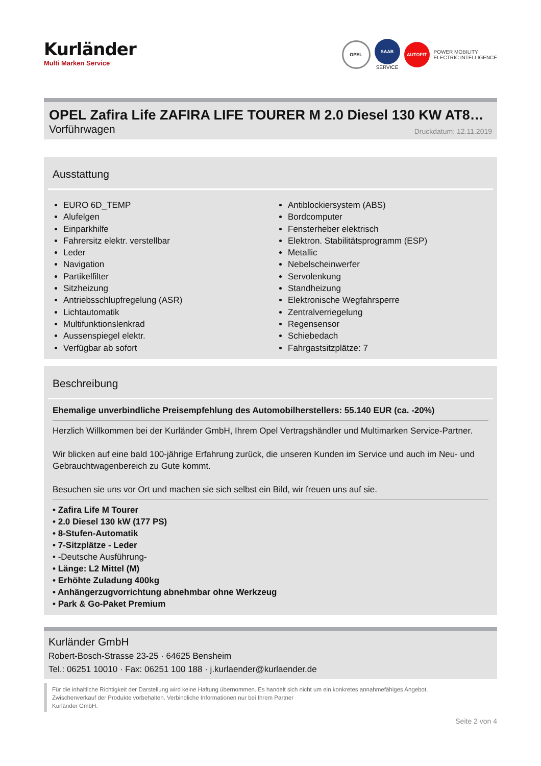Kurländer
Multi Marken Service
OPEL
SAAB
SERVICE
AUTOFIT
POWER MOBILITY
ELECTRIC INTELLIGENCE
OPEL Zafira Life ZAFIRA LIFE TOURER M 2.0 Diesel 130 KW AT8…
Vorführwagen Druckdatum: 12.11.2019
Ausstattung
EURO 6D_TEMP
Alufelgen
Einparkhilfe
Fahrersitz elektr. verstellbar
Leder
Navigation
Partikelfilter
Sitzheizung
Antriebsschlupfregelung (ASR)
Lichtautomatik
Multifunktionslenkrad
Aussenspiegel elektr.
Verfügbar ab sofort
Antiblockiersystem (ABS)
Bordcomputer
Fensterheber elektrisch
Elektron. Stabilitätsprogramm (ESP)
Metallic
Nebelscheinwerfer
Servolenkung
Standheizung
Elektronische Wegfahrsperre
Zentralverriegelung
Regensensor
Schiebedach
Fahrgastsitzplätze: 7
Beschreibung
Ehemalige unverbindliche Preisempfehlung des Automobilherstellers: 55.140 EUR (ca. -20%)
Herzlich Willkommen bei der Kurländer GmbH, Ihrem Opel Vertragshändler und Multimarken Service-Partner.
Wir blicken auf eine bald 100-jährige Erfahrung zurück, die unseren Kunden im Service und auch im Neu- und Gebrauchtwagenbereich zu Gute kommt.
Besuchen sie uns vor Ort und machen sie sich selbst ein Bild, wir freuen uns auf sie.
• Zafira Life M Tourer
• 2.0 Diesel 130 kW (177 PS)
• 8-Stufen-Automatik
• 7-Sitzplätze - Leder
• -Deutsche Ausführung-
• Länge: L2 Mittel (M)
• Erhöhte Zuladung 400kg
• Anhängerzugvorrichtung abnehmbar ohne Werkzeug
• Park & Go-Paket Premium
Kurländer GmbH
Robert-Bosch-Strasse 23-25 · 64625 Bensheim
Tel.: 06251 10010 · Fax: 06251 100 188 · j.kurlaender@kurlaender.de
Für die inhaltliche Richtigkeit der Darstellung wird keine Haftung übernommen. Es handelt sich nicht um ein konkretes annahmefähiges Angebot.
Zwischenverkauf der Produkte vorbehalten. Verbindliche Informationen nur bei Ihrem Partner
Kurländer GmbH.
Seite 2 von 4